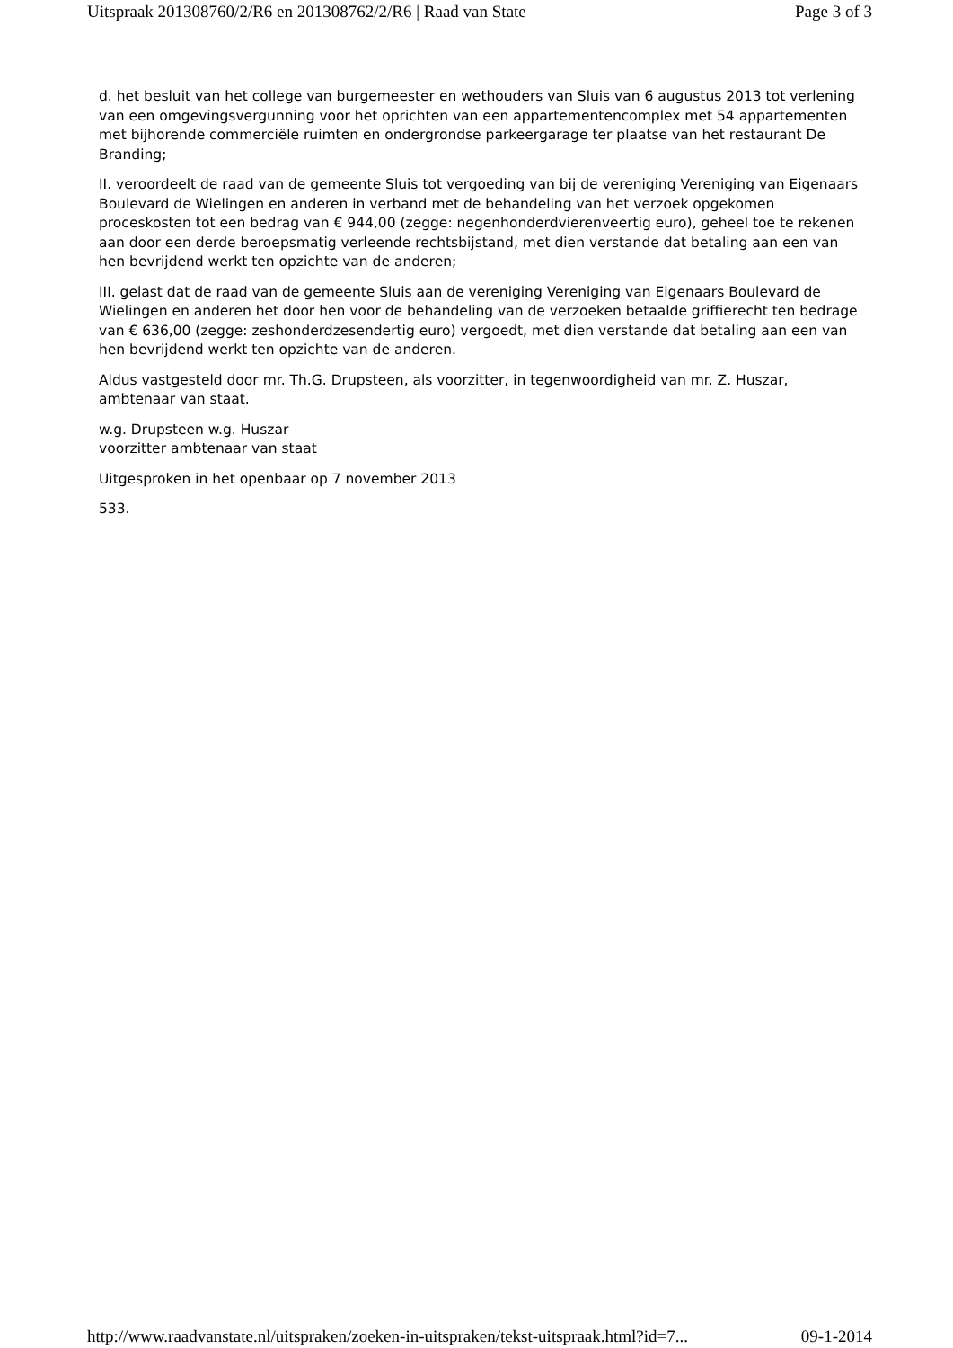Uitspraak 201308760/2/R6 en 201308762/2/R6 | Raad van State Page 3 of 3
d. het besluit van het college van burgemeester en wethouders van Sluis van 6 augustus 2013 tot verlening van een omgevingsvergunning voor het oprichten van een appartementencomplex met 54 appartementen met bijhorende commerciële ruimten en ondergrondse parkeergarage ter plaatse van het restaurant De Branding;
II. veroordeelt de raad van de gemeente Sluis tot vergoeding van bij de vereniging Vereniging van Eigenaars Boulevard de Wielingen en anderen in verband met de behandeling van het verzoek opgekomen proceskosten tot een bedrag van € 944,00 (zegge: negenhonderdvierenveertig euro), geheel toe te rekenen aan door een derde beroepsmatig verleende rechtsbijstand, met dien verstande dat betaling aan een van hen bevrijdend werkt ten opzichte van de anderen;
III. gelast dat de raad van de gemeente Sluis aan de vereniging Vereniging van Eigenaars Boulevard de Wielingen en anderen het door hen voor de behandeling van de verzoeken betaalde griffierecht ten bedrage van € 636,00 (zegge: zeshonderdzesendertig euro) vergoedt, met dien verstande dat betaling aan een van hen bevrijdend werkt ten opzichte van de anderen.
Aldus vastgesteld door mr. Th.G. Drupsteen, als voorzitter, in tegenwoordigheid van mr. Z. Huszar, ambtenaar van staat.
w.g. Drupsteen w.g. Huszar
voorzitter ambtenaar van staat
Uitgesproken in het openbaar op 7 november 2013
533.
http://www.raadvanstate.nl/uitspraken/zoeken-in-uitspraken/tekst-uitspraak.html?id=7... 09-1-2014